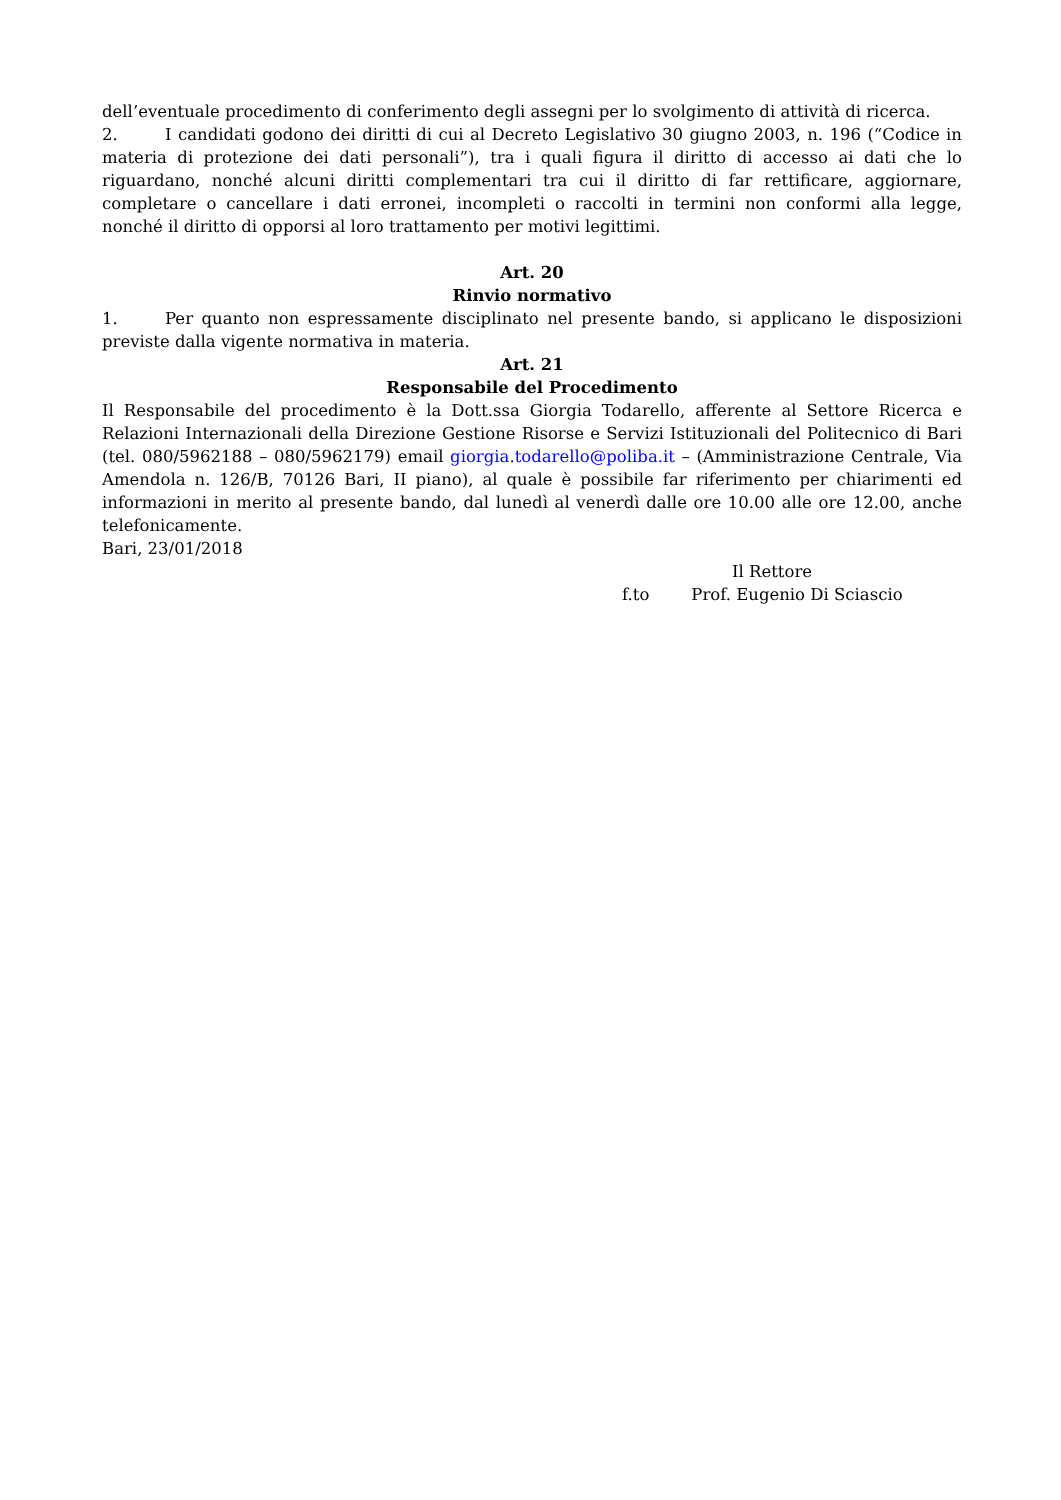dell’eventuale procedimento di conferimento degli assegni per lo svolgimento di attività di ricerca.
2. I candidati godono dei diritti di cui al Decreto Legislativo 30 giugno 2003, n. 196 (“Codice in materia di protezione dei dati personali”), tra i quali figura il diritto di accesso ai dati che lo riguardano, nonché alcuni diritti complementari tra cui il diritto di far rettificare, aggiornare, completare o cancellare i dati erronei, incompleti o raccolti in termini non conformi alla legge, nonché il diritto di opporsi al loro trattamento per motivi legittimi.
Art. 20
Rinvio normativo
1. Per quanto non espressamente disciplinato nel presente bando, si applicano le disposizioni previste dalla vigente normativa in materia.
Art. 21
Responsabile del Procedimento
Il Responsabile del procedimento è la Dott.ssa Giorgia Todarello, afferente al Settore Ricerca e Relazioni Internazionali della Direzione Gestione Risorse e Servizi Istituzionali del Politecnico di Bari (tel. 080/5962188 – 080/5962179) email giorgia.todarello@poliba.it – (Amministrazione Centrale, Via Amendola n. 126/B, 70126 Bari, II piano), al quale è possibile far riferimento per chiarimenti ed informazioni in merito al presente bando, dal lunedì al venerdì dalle ore 10.00 alle ore 12.00, anche telefonicamente.
Bari, 23/01/2018
Il Rettore
f.to Prof. Eugenio Di Sciascio